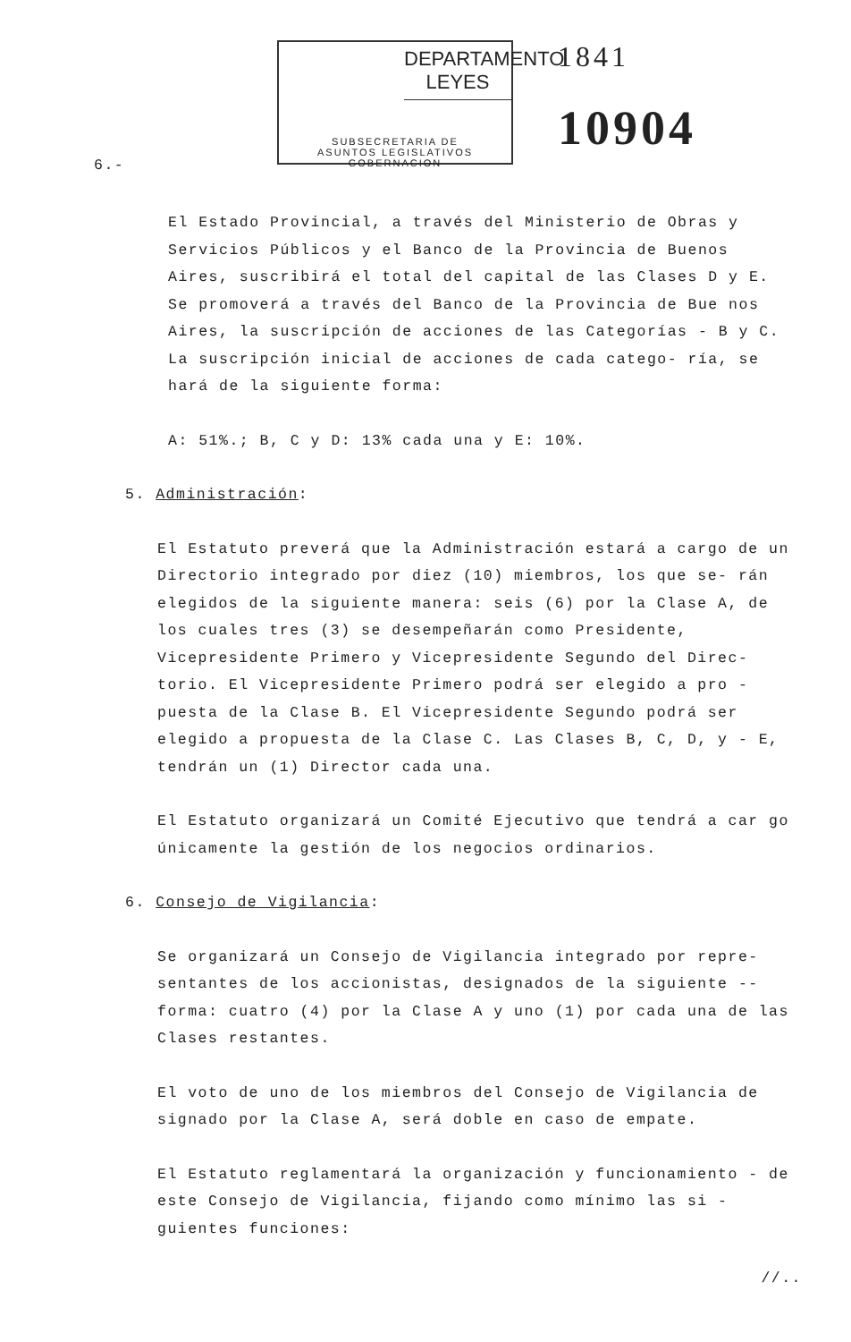6.-
DEPARTAMENTO LEYES
SUBSECRETARIA DE
ASUNTOS LEGISLATIVOS
GOBERNACION
1841
10904
El Estado Provincial, a través del Ministerio de Obras y Servicios Públicos y el Banco de la Provincia de Buenos Aires, suscribirá el total del capital de las Clases D y E. Se promoverá a través del Banco de la Provincia de Bue nos Aires, la suscripción de acciones de las Categorías - B y C. La suscripción inicial de acciones de cada catego- ría, se hará de la siguiente forma:
A: 51%.; B, C y D: 13% cada una y E: 10%.
5. Administración:
El Estatuto preverá que la Administración estará a cargo de un Directorio integrado por diez (10) miembros, los que se- rán elegidos de la siguiente manera: seis (6) por la Clase A, de los cuales tres (3) se desempeñarán como Presidente, Vicepresidente Primero y Vicepresidente Segundo del Direc- torio. El Vicepresidente Primero podrá ser elegido a pro - puesta de la Clase B. El Vicepresidente Segundo podrá ser elegido a propuesta de la Clase C. Las Clases B, C, D, y - E, tendrán un (1) Director cada una.
El Estatuto organizará un Comité Ejecutivo que tendrá a car go únicamente la gestión de los negocios ordinarios.
6. Consejo de Vigilancia:
Se organizará un Consejo de Vigilancia integrado por repre- sentantes de los accionistas, designados de la siguiente -- forma: cuatro (4) por la Clase A y uno (1) por cada una de las Clases restantes.
El voto de uno de los miembros del Consejo de Vigilancia de signado por la Clase A, será doble en caso de empate.
El Estatuto reglamentará la organización y funcionamiento - de este Consejo de Vigilancia, fijando como mínimo las si - guientes funciones:
//..